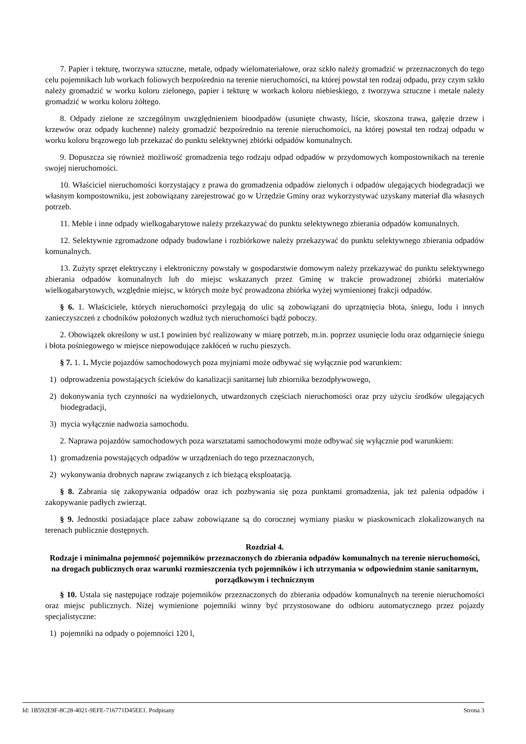7. Papier i tekturę, tworzywa sztuczne, metale, odpady wielomateriałowe, oraz szkło należy gromadzić w przeznaczonych do tego celu pojemnikach lub workach foliowych bezpośrednio na terenie nieruchomości, na której powstał ten rodzaj odpadu, przy czym szkło należy gromadzić w worku koloru zielonego, papier i tekturę w workach koloru niebieskiego, z tworzywa sztuczne i metale należy gromadzić w worku koloru żółtego.
8. Odpady zielone ze szczególnym uwzględnieniem bioodpadów (usunięte chwasty, liście, skoszona trawa, gałęzie drzew i krzewów oraz odpady kuchenne) należy gromadzić bezpośrednio na terenie nieruchomości, na której powstał ten rodzaj odpadu w worku koloru brązowego lub przekazać do punktu selektywnej zbiórki odpadów komunalnych.
9. Dopuszcza się również możliwość gromadzenia tego rodzaju odpad odpadów w przydomowych kompostownikach na terenie swojej nieruchomości.
10. Właściciel nieruchomości korzystający z prawa do gromadzenia odpadów zielonych i odpadów ulegających biodegradacji we własnym kompostowniku, jest zobowiązany zarejestrować go w Urzędzie Gminy oraz wykorzystywać uzyskany materiał dla własnych potrzeb.
11. Meble i inne odpady wielkogabarytowe należy przekazywać do punktu selektywnego zbierania odpadów komunalnych.
12. Selektywnie zgromadzone odpady budowlane i rozbiórkowe należy przekazywać do punktu selektywnego zbierania odpadów komunalnych.
13. Zużyty sprzęt elektryczny i elektroniczny powstały w gospodarstwie domowym należy przekazywać do punktu selektywnego zbierania odpadów komunalnych lub do miejsc wskazanych przez Gminę w trakcie prowadzonej zbiórki materiałów wielkogabarytowych, względnie miejsc, w których może być prowadzona zbiórka wyżej wymienionej frakcji odpadów.
§ 6. 1. Właściciele, których nieruchomości przylegają do ulic są zobowiązani do uprzątnięcia błota, śniegu, lodu i innych zanieczyszczeń z chodników położonych wzdłuż tych nieruchomości bądź poboczy.
2. Obowiązek określony w ust.1 powinien być realizowany w miarę potrzeb, m.in. poprzez usunięcie lodu oraz odgarnięcie śniegu i błota pośniegowego w miejsce niepowodujące zakłóceń w ruchu pieszych.
§ 7. 1. 1. Mycie pojazdów samochodowych poza myjniami może odbywać się wyłącznie pod warunkiem:
1) odprowadzenia powstających ścieków do kanalizacji sanitarnej lub zbiornika bezodpływowego,
2) dokonywania tych czynności na wydzielonych, utwardzonych częściach nieruchomości oraz przy użyciu środków ulegających biodegradacji,
3) mycia wyłącznie nadwozia samochodu.
2. Naprawa pojazdów samochodowych poza warsztatami samochodowymi może odbywać się wyłącznie pod warunkiem:
1) gromadzenia powstających odpadów w urządzeniach do tego przeznaczonych,
2) wykonywania drobnych napraw związanych z ich bieżącą eksploatacją.
§ 8. Zabrania się zakopywania odpadów oraz ich pozbywania się poza punktami gromadzenia, jak też palenia odpadów i zakopywanie padłych zwierząt.
§ 9. Jednostki posiadające place zabaw zobowiązane są do corocznej wymiany piasku w piaskownicach zlokalizowanych na terenach publicznie dostępnych.
Rozdział 4.
Rodzaje i minimalna pojemność pojemników przeznaczonych do zbierania odpadów komunalnych na terenie nieruchomości, na drogach publicznych oraz warunki rozmieszczenia tych pojemników i ich utrzymania w odpowiednim stanie sanitarnym, porządkowym i technicznym
§ 10. Ustala się następujące rodzaje pojemników przeznaczonych do zbierania odpadów komunalnych na terenie nieruchomości oraz miejsc publicznych. Niżej wymienione pojemniki winny być przystosowane do odbioru automatycznego przez pojazdy specjalistyczne:
1) pojemniki na odpady o pojemności 120 l,
Id: 1B592E9F-8C28-4021-9EFE-716771D45EE1. Podpisany Strona 3